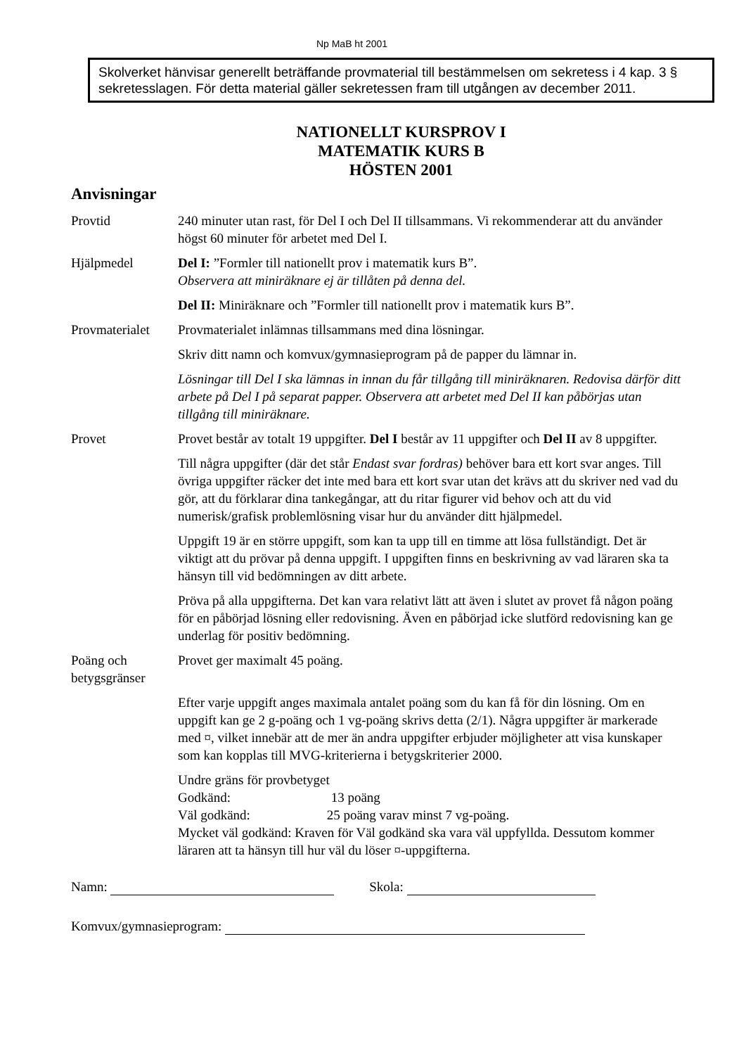Np MaB ht 2001
Skolverket hänvisar generellt beträffande provmaterial till bestämmelsen om sekretess i 4 kap. 3 § sekretesslagen. För detta material gäller sekretessen fram till utgången av december 2011.
NATIONELLT KURSPROV I
MATEMATIK KURS B
HÖSTEN 2001
Anvisningar
Provtid 240 minuter utan rast, för Del I och Del II tillsammans. Vi rekommenderar att du använder högst 60 minuter för arbetet med Del I.
Hjälpmedel Del I: ”Formler till nationellt prov i matematik kurs B”.
Observera att miniräknare ej är tillåten på denna del.
Del II: Miniräknare och ”Formler till nationellt prov i matematik kurs B”.
Provmaterialet
Provmaterialet inlämnas tillsammans med dina lösningar.
Skriv ditt namn och komvux/gymnasieprogram på de papper du lämnar in.
Lösningar till Del I ska lämnas in innan du får tillgång till miniräknaren. Redovisa därför ditt arbete på Del I på separat papper. Observera att arbetet med Del II kan påbörjas utan tillgång till miniräknare.
Provet Provet består av totalt 19 uppgifter. Del I består av 11 uppgifter och Del II av 8 uppgifter.
Till några uppgifter (där det står Endast svar fordras) behöver bara ett kort svar anges. Till övriga uppgifter räcker det inte med bara ett kort svar utan det krävs att du skriver ned vad du gör, att du förklarar dina tankegångar, att du ritar figurer vid behov och att du vid numerisk/grafisk problemlösning visar hur du använder ditt hjälpmedel.
Uppgift 19 är en större uppgift, som kan ta upp till en timme att lösa fullständigt. Det är viktigt att du prövar på denna uppgift. I uppgiften finns en beskrivning av vad läraren ska ta hänsyn till vid bedömningen av ditt arbete.
Pröva på alla uppgifterna. Det kan vara relativt lätt att även i slutet av provet få någon poäng för en påbörjad lösning eller redovisning. Även en påbörjad icke slutförd redovisning kan ge underlag för positiv bedömning.
Poäng och betygsgränser
Provet ger maximalt 45 poäng.
Efter varje uppgift anges maximala antalet poäng som du kan få för din lösning. Om en uppgift kan ge 2 g-poäng och 1 vg-poäng skrivs detta (2/1). Några uppgifter är markerade med ¤, vilket innebär att de mer än andra uppgifter erbjuder möjligheter att visa kunskaper som kan kopplas till MVG-kriterierna i betygskriterier 2000.
Undre gräns för provbetyget
Godkänd: 13 poäng
Väl godkänd: 25 poäng varav minst 7 vg-poäng.
Mycket väl godkänd: Kraven för Väl godkänd ska vara väl uppfyllda. Dessutom kommer läraren att ta hänsyn till hur väl du löser ¤-uppgifterna.
Namn: Skola:
Komvux/gymnasieprogram: